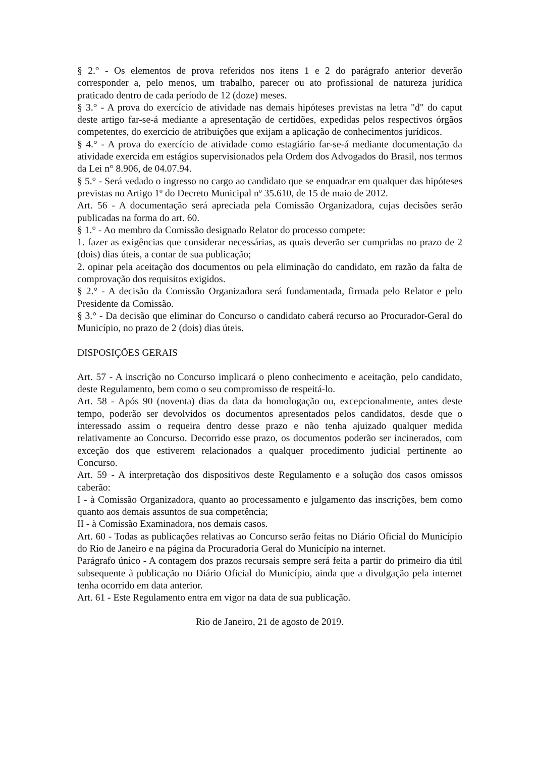§ 2.° - Os elementos de prova referidos nos itens 1 e 2 do parágrafo anterior deverão corresponder a, pelo menos, um trabalho, parecer ou ato profissional de natureza jurídica praticado dentro de cada período de 12 (doze) meses.
§ 3.° - A prova do exercício de atividade nas demais hipóteses previstas na letra "d" do caput deste artigo far-se-á mediante a apresentação de certidões, expedidas pelos respectivos órgãos competentes, do exercício de atribuições que exijam a aplicação de conhecimentos jurídicos.
§ 4.° - A prova do exercício de atividade como estagiário far-se-á mediante documentação da atividade exercida em estágios supervisionados pela Ordem dos Advogados do Brasil, nos termos da Lei n° 8.906, de 04.07.94.
§ 5.° - Será vedado o ingresso no cargo ao candidato que se enquadrar em qualquer das hipóteses previstas no Artigo 1º do Decreto Municipal nº 35.610, de 15 de maio de 2012.
Art. 56 - A documentação será apreciada pela Comissão Organizadora, cujas decisões serão publicadas na forma do art. 60.
§ 1.° - Ao membro da Comissão designado Relator do processo compete:
1. fazer as exigências que considerar necessárias, as quais deverão ser cumpridas no prazo de 2 (dois) dias úteis, a contar de sua publicação;
2. opinar pela aceitação dos documentos ou pela eliminação do candidato, em razão da falta de comprovação dos requisitos exigidos.
§ 2.° - A decisão da Comissão Organizadora será fundamentada, firmada pelo Relator e pelo Presidente da Comissão.
§ 3.° - Da decisão que eliminar do Concurso o candidato caberá recurso ao Procurador-Geral do Município, no prazo de 2 (dois) dias úteis.
DISPOSIÇÕES GERAIS
Art. 57 - A inscrição no Concurso implicará o pleno conhecimento e aceitação, pelo candidato, deste Regulamento, bem como o seu compromisso de respeitá-lo.
Art. 58 - Após 90 (noventa) dias da data da homologação ou, excepcionalmente, antes deste tempo, poderão ser devolvidos os documentos apresentados pelos candidatos, desde que o interessado assim o requeira dentro desse prazo e não tenha ajuizado qualquer medida relativamente ao Concurso. Decorrido esse prazo, os documentos poderão ser incinerados, com exceção dos que estiverem relacionados a qualquer procedimento judicial pertinente ao Concurso.
Art. 59 - A interpretação dos dispositivos deste Regulamento e a solução dos casos omissos caberão:
I - à Comissão Organizadora, quanto ao processamento e julgamento das inscrições, bem como quanto aos demais assuntos de sua competência;
II - à Comissão Examinadora, nos demais casos.
Art. 60 - Todas as publicações relativas ao Concurso serão feitas no Diário Oficial do Município do Rio de Janeiro e na página da Procuradoria Geral do Município na internet.
Parágrafo único - A contagem dos prazos recursais sempre será feita a partir do primeiro dia útil subsequente à publicação no Diário Oficial do Município, ainda que a divulgação pela internet tenha ocorrido em data anterior.
Art. 61 - Este Regulamento entra em vigor na data de sua publicação.
Rio de Janeiro, 21 de agosto de 2019.